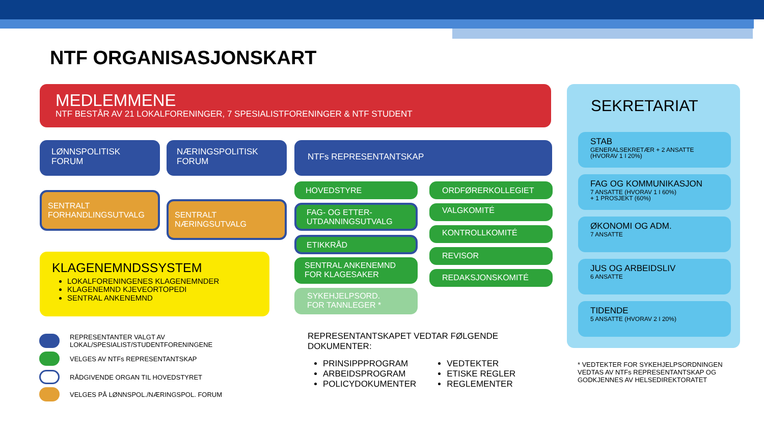NTF ORGANISASJONSKART
MEDLEMMENE
NTF BESTÅR AV 21 LOKALFORENINGER, 7 SPESIALISTFORENINGER & NTF STUDENT
LØNNSPOLITISK
FORUM
NÆRINGSPOLITISK
FORUM
NTFs REPRESENTANTSKAP
SENTRALT
FORHANDLINGSUTVALG
SENTRALT
NÆRINGSUTVALG
HOVEDSTYRE
FAG- OG ETTER-
UTDANNINGSUTVALG
ETIKKRÅD
SENTRAL ANKENEMND
FOR KLAGESAKER
SYKEHJELPSORD.
FOR TANNLEGER *
ORDFØRERKOLLEGIET
VALGKOMITÉ
KONTROLLKOMITÉ
REVISOR
REDAKSJONSKOMITÉ
KLAGENEMNDSSYSTEM
LOKALFORENINGENES KLAGENEMNDER
KLAGENEMND KJEVEORTOPEDI
SENTRAL ANKENEMND
REPRESENTANTER VALGT AV
LOKAL/SPESIALIST/STUDENTFORENINGENE
VELGES AV NTFs REPRESENTANTSKAP
RÅDGIVENDE ORGAN TIL HOVEDSTYRET
VELGES PÅ LØNNSPOL./NÆRINGSPOL. FORUM
REPRESENTANTSKAPET VEDTAR FØLGENDE DOKUMENTER:
PRINSIPPPROGRAM
ARBEIDSPROGRAM
POLICYDOKUMENTER
VEDTEKTER
ETISKE REGLER
REGLEMENTER
SEKRETARIAT
STAB
GENERALSEKRETÆR + 2 ANSATTE
(HVORAV 1 I 20%)
FAG OG KOMMUNIKASJON
7 ANSATTE (HVORAV 1 I 60%)
+ 1 PROSJEKT (60%)
ØKONOMI OG ADM.
7 ANSATTE
JUS OG ARBEIDSLIV
6 ANSATTE
TIDENDE
5 ANSATTE (HVORAV 2 I 20%)
* VEDTEKTER FOR SYKEHJELPSORDNINGEN
VEDTAS AV NTFs REPRESENTANTSKAP OG
GODKJENNES AV HELSEDIREKTORATET